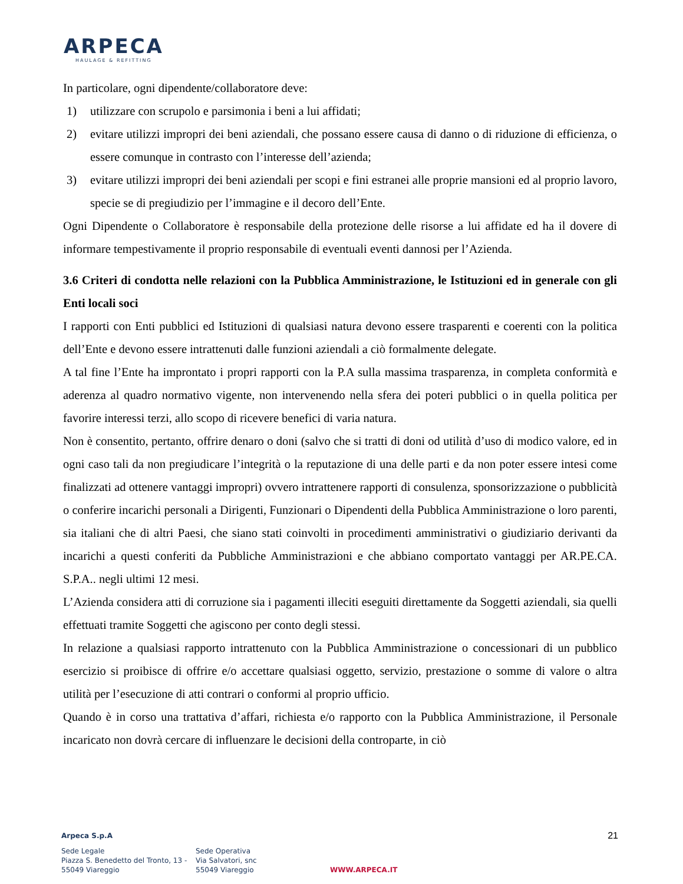ARPECA
HAULAGE & REFITTING
In particolare, ogni dipendente/collaboratore deve:
1) utilizzare con scrupolo e parsimonia i beni a lui affidati;
2) evitare utilizzi impropri dei beni aziendali, che possano essere causa di danno o di riduzione di efficienza, o essere comunque in contrasto con l’interesse dell’azienda;
3) evitare utilizzi impropri dei beni aziendali per scopi e fini estranei alle proprie mansioni ed al proprio lavoro, specie se di pregiudizio per l’immagine e il decoro dell’Ente.
Ogni Dipendente o Collaboratore è responsabile della protezione delle risorse a lui affidate ed ha il dovere di informare tempestivamente il proprio responsabile di eventuali eventi dannosi per l’Azienda.
3.6 Criteri di condotta nelle relazioni con la Pubblica Amministrazione, le Istituzioni ed in generale con gli Enti locali soci
I rapporti con Enti pubblici ed Istituzioni di qualsiasi natura devono essere trasparenti e coerenti con la politica dell’Ente e devono essere intrattenuti dalle funzioni aziendali a ciò formalmente delegate.
A tal fine l’Ente ha improntato i propri rapporti con la P.A sulla massima trasparenza, in completa conformità e aderenza al quadro normativo vigente, non intervenendo nella sfera dei poteri pubblici o in quella politica per favorire interessi terzi, allo scopo di ricevere benefici di varia natura.
Non è consentito, pertanto, offrire denaro o doni (salvo che si tratti di doni od utilità d’uso di modico valore, ed in ogni caso tali da non pregiudicare l’integrità o la reputazione di una delle parti e da non poter essere intesi come finalizzati ad ottenere vantaggi impropri) ovvero intrattenere rapporti di consulenza, sponsorizzazione o pubblicità o conferire incarichi personali a Dirigenti, Funzionari o Dipendenti della Pubblica Amministrazione o loro parenti, sia italiani che di altri Paesi, che siano stati coinvolti in procedimenti amministrativi o giudiziario derivanti da incarichi a questi conferiti da Pubbliche Amministrazioni e che abbiano comportato vantaggi per AR.PE.CA. S.P.A.. negli ultimi 12 mesi.
L’Azienda considera atti di corruzione sia i pagamenti illeciti eseguiti direttamente da Soggetti aziendali, sia quelli effettuati tramite Soggetti che agiscono per conto degli stessi.
In relazione a qualsiasi rapporto intrattenuto con la Pubblica Amministrazione o concessionari di un pubblico esercizio si proibisce di offrire e/o accettare qualsiasi oggetto, servizio, prestazione o somme di valore o altra utilità per l’esecuzione di atti contrari o conformi al proprio ufficio.
Quando è in corso una trattativa d’affari, richiesta e/o rapporto con la Pubblica Amministrazione, il Personale incaricato non dovrà cercare di influenzare le decisioni della controparte, in ciò
21
Arpeca S.p.A
Sede Legale
Piazza S. Benedetto del Tronto, 13 -
55049 Viareggio
Sede Operativa
Via Salvatori, snc
55049 Viareggio
WWW.ARPECA.IT